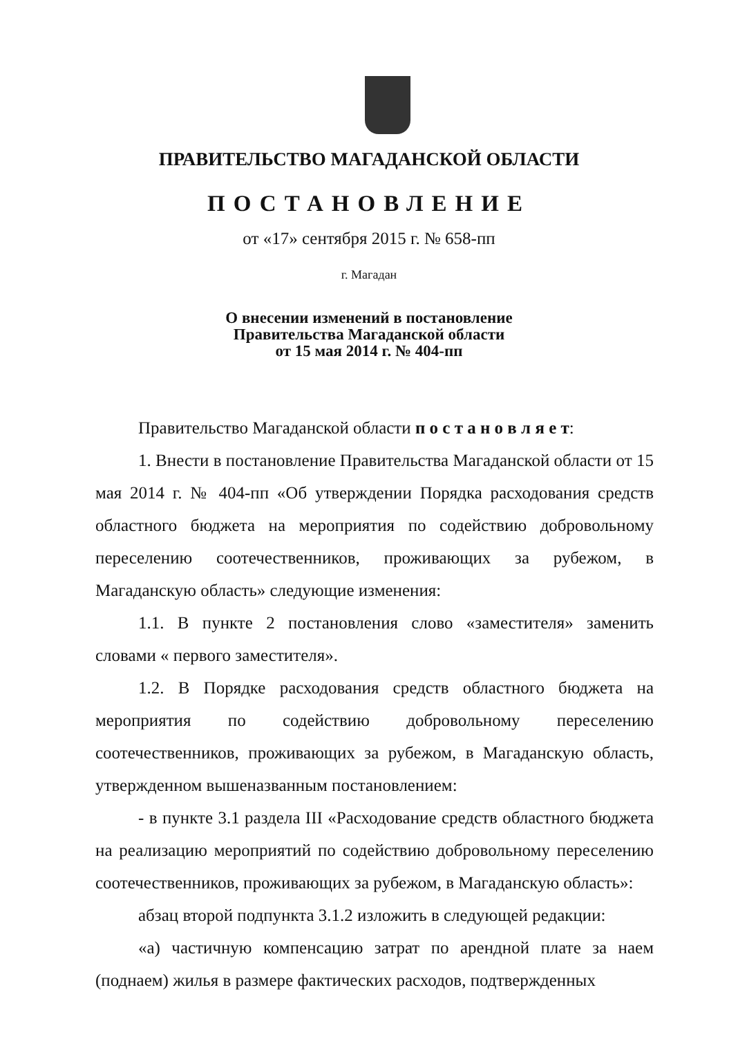ПРАВИТЕЛЬСТВО МАГАДАНСКОЙ ОБЛАСТИ
ПОСТАНОВЛЕНИЕ
от «17» сентября 2015 г. № 658-пп
г. Магадан
О внесении изменений в постановление
Правительства Магаданской области
от 15 мая 2014 г. № 404-пп
Правительство Магаданской области п о с т а н о в л я е т:
1. Внести в постановление Правительства Магаданской области от 15 мая 2014 г. № 404-пп «Об утверждении Порядка расходования средств областного бюджета на мероприятия по содействию добровольному переселению соотечественников, проживающих за рубежом, в Магаданскую область» следующие изменения:
1.1. В пункте 2 постановления слово «заместителя» заменить словами « первого заместителя».
1.2. В Порядке расходования средств областного бюджета на мероприятия по содействию добровольному переселению соотечественников, проживающих за рубежом, в Магаданскую область, утвержденном вышеназванным постановлением:
- в пункте 3.1 раздела III «Расходование средств областного бюджета на реализацию мероприятий по содействию добровольному переселению соотечественников, проживающих за рубежом, в Магаданскую область»:
абзац второй подпункта 3.1.2 изложить в следующей редакции:
«а) частичную компенсацию затрат по арендной плате за наем (поднаем) жилья в размере фактических расходов, подтвержденных